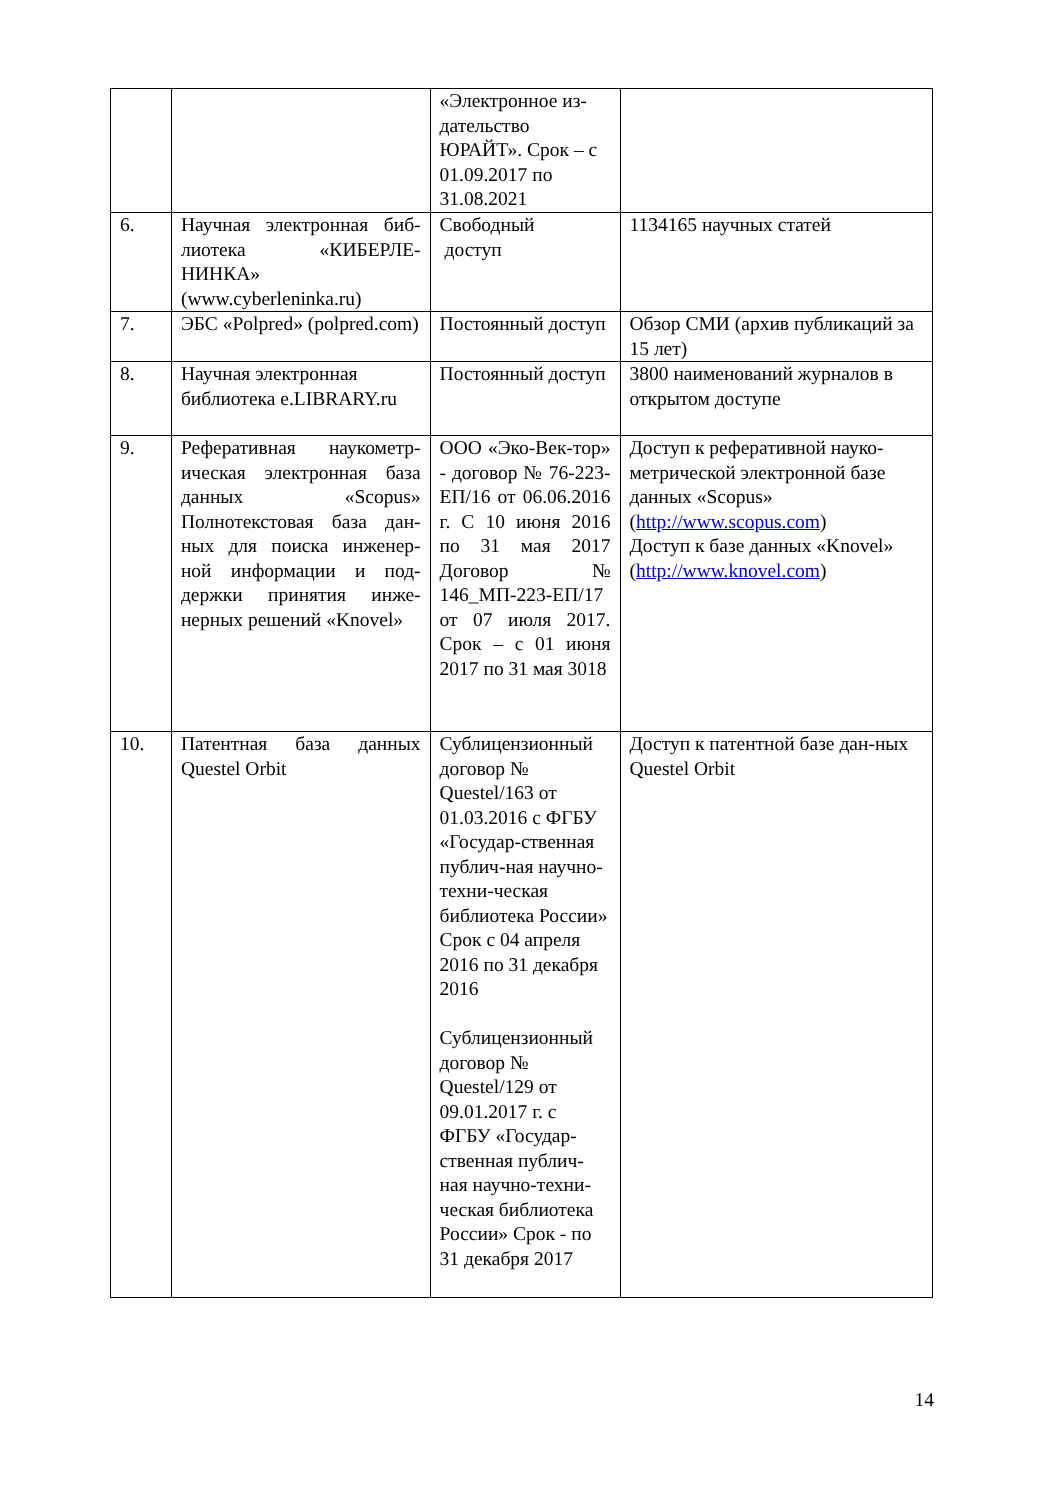| | | «Электронное из-дательство ЮРАЙТ». Срок – с 01.09.2017 по 31.08.2021 | |
| 6. | Научная электронная биб-лиотека «КИБЕРЛЕ-НИНКА» (www.cyberleninka.ru) | Свободный доступ | 1134165 научных статей |
| 7. | ЭБС «Polpred» (polpred.com) | Постоянный доступ | Обзор СМИ (архив публикаций за 15 лет) |
| 8. | Научная электронная библиотека e.LIBRARY.ru | Постоянный доступ | 3800 наименований журналов в открытом доступе |
| 9. | Реферативная наукометр-ическая электронная база данных «Scopus» Полнотекстовая база дан-ных для поиска инженер-ной информации и под-держки принятия инже-нерных решений «Knovel» | ООО «Эко-Век-тор» - договор № 76-223-ЕП/16 от 06.06.2016 г. С 10 июня 2016 по 31 мая 2017 Договор № 146_МП-223-ЕП/17 от 07 июля 2017. Срок – с 01 июня 2017 по 31 мая 3018 | Доступ к реферативной науко-метрической электронной базе данных «Scopus» ( http://www.scopus.com ) Доступ к базе данных «Knovel» ( http://www.knovel.com ) |
| 10. | Патентная база данных Questel Orbit | Сублицензионный договор № Questel/163 от 01.03.2016 с ФГБУ «Государ-ственная публич-ная научно-техни-ческая библиотека России» Срок с 04 апреля 2016 по 31 декабря 2016 Сублицензионный договор № Questel/129 от 09.01.2017 г. с ФГБУ «Государ-ственная публич-ная научно-техни-ческая библиотека России» Срок - по 31 декабря 2017 | Доступ к патентной базе дан-ных Questel Orbit |
14